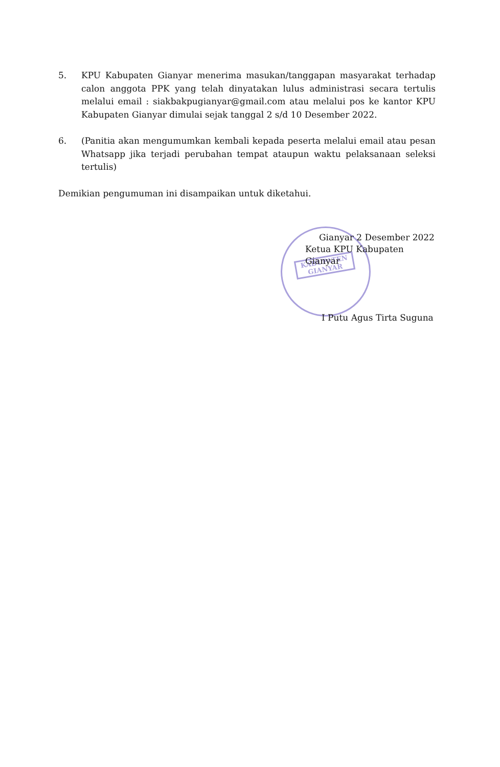5. KPU Kabupaten Gianyar menerima masukan/tanggapan masyarakat terhadap calon anggota PPK yang telah dinyatakan lulus administrasi secara tertulis melalui email : siakbakpugianyar@gmail.com atau melalui pos ke kantor KPU Kabupaten Gianyar dimulai sejak tanggal 2 s/d 10 Desember 2022.
6. (Panitia akan mengumumkan kembali kepada peserta melalui email atau pesan Whatsapp jika terjadi perubahan tempat ataupun waktu pelaksanaan seleksi tertulis)
Demikian pengumuman ini disampaikan untuk diketahui.
KABUPATEN GIANYAR
Gianyar 2 Desember 2022
Ketua KPU Kabupaten Gianyar
I Putu Agus Tirta Suguna